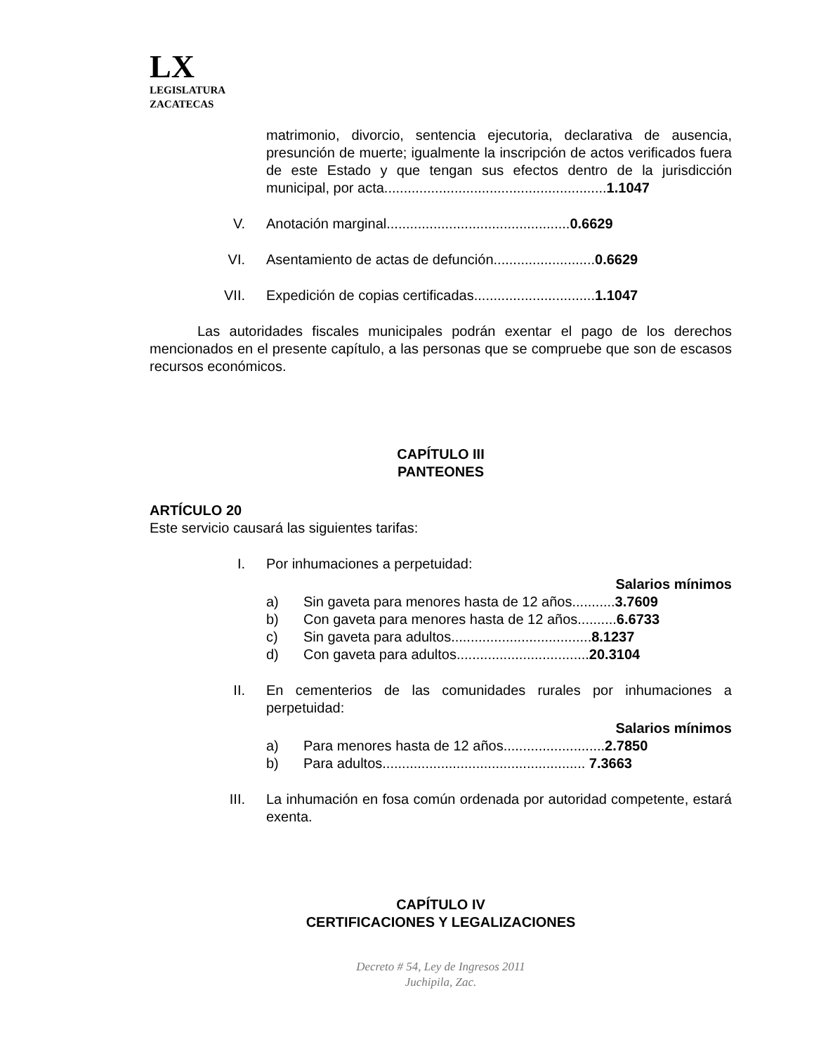LX
LEGISLATURA
ZACATECAS
matrimonio, divorcio, sentencia ejecutoria, declarativa de ausencia, presunción de muerte; igualmente la inscripción de actos verificados fuera de este Estado y que tengan sus efectos dentro de la jurisdicción municipal, por acta.........................................................1.1047
V. Anotación marginal...............................................0.6629
VI. Asentamiento de actas de defunción..........................0.6629
VII. Expedición de copias certificadas...............................1.1047
Las autoridades fiscales municipales podrán exentar el pago de los derechos mencionados en el presente capítulo, a las personas que se compruebe que son de escasos recursos económicos.
CAPÍTULO III
PANTEONES
ARTÍCULO 20
Este servicio causará las siguientes tarifas:
I. Por inhumaciones a perpetuidad:
Salarios mínimos
a) Sin gaveta para menores hasta de 12 años...........3.7609
b) Con gaveta para menores hasta de 12 años..........6.6733
c) Sin gaveta para adultos....................................8.1237
d) Con gaveta para adultos..................................20.3104
II. En cementerios de las comunidades rurales por inhumaciones a perpetuidad:
Salarios mínimos
a) Para menores hasta de 12 años..........................2.7850
b) Para adultos.................................................... 7.3663
III. La inhumación en fosa común ordenada por autoridad competente, estará exenta.
CAPÍTULO IV
CERTIFICACIONES Y LEGALIZACIONES
Decreto # 54, Ley de Ingresos 2011
Juchipila, Zac.